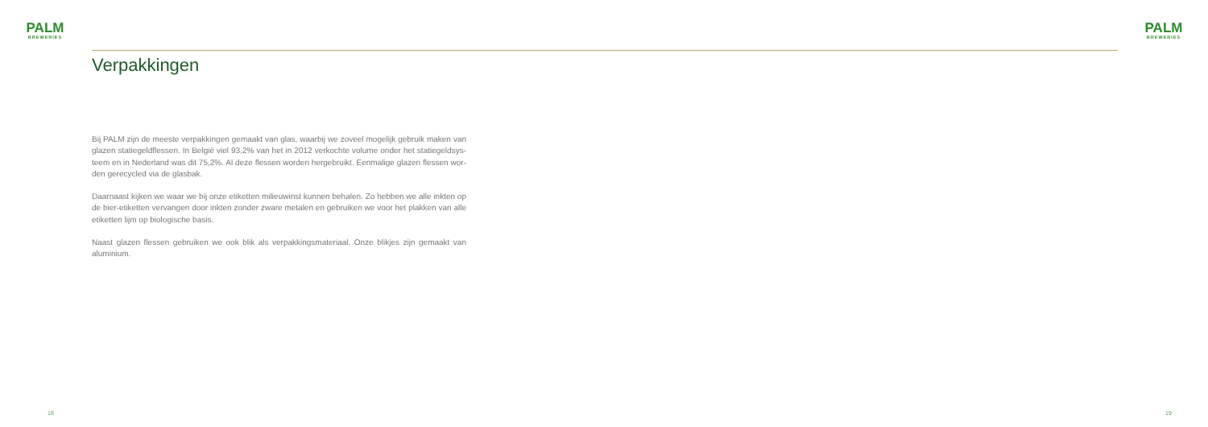PALM
BREWERIES
PALM
BREWERIES
Verpakkingen
Bij PALM zijn de meeste verpakkingen gemaakt van glas, waarbij we zoveel mogelijk gebruik maken van glazen statiegeldflessen. In België viel 93,2% van het in 2012 verkochte volume onder het statiegeldsys-teem en in Nederland was dit 75,2%. Al deze flessen worden hergebruikt. Eenmalige glazen flessen wor-den gerecycled via de glasbak.
Daarnaast kijken we waar we bij onze etiketten milieuwinst kunnen behalen. Zo hebben we alle inkten op de bier-etiketten vervangen door inkten zonder zware metalen en gebruiken we voor het plakken van alle etiketten lijm op biologische basis.
Naast glazen flessen gebruiken we ook blik als verpakkingsmateriaal. Onze blikjes zijn gemaakt van aluminium.
18 19